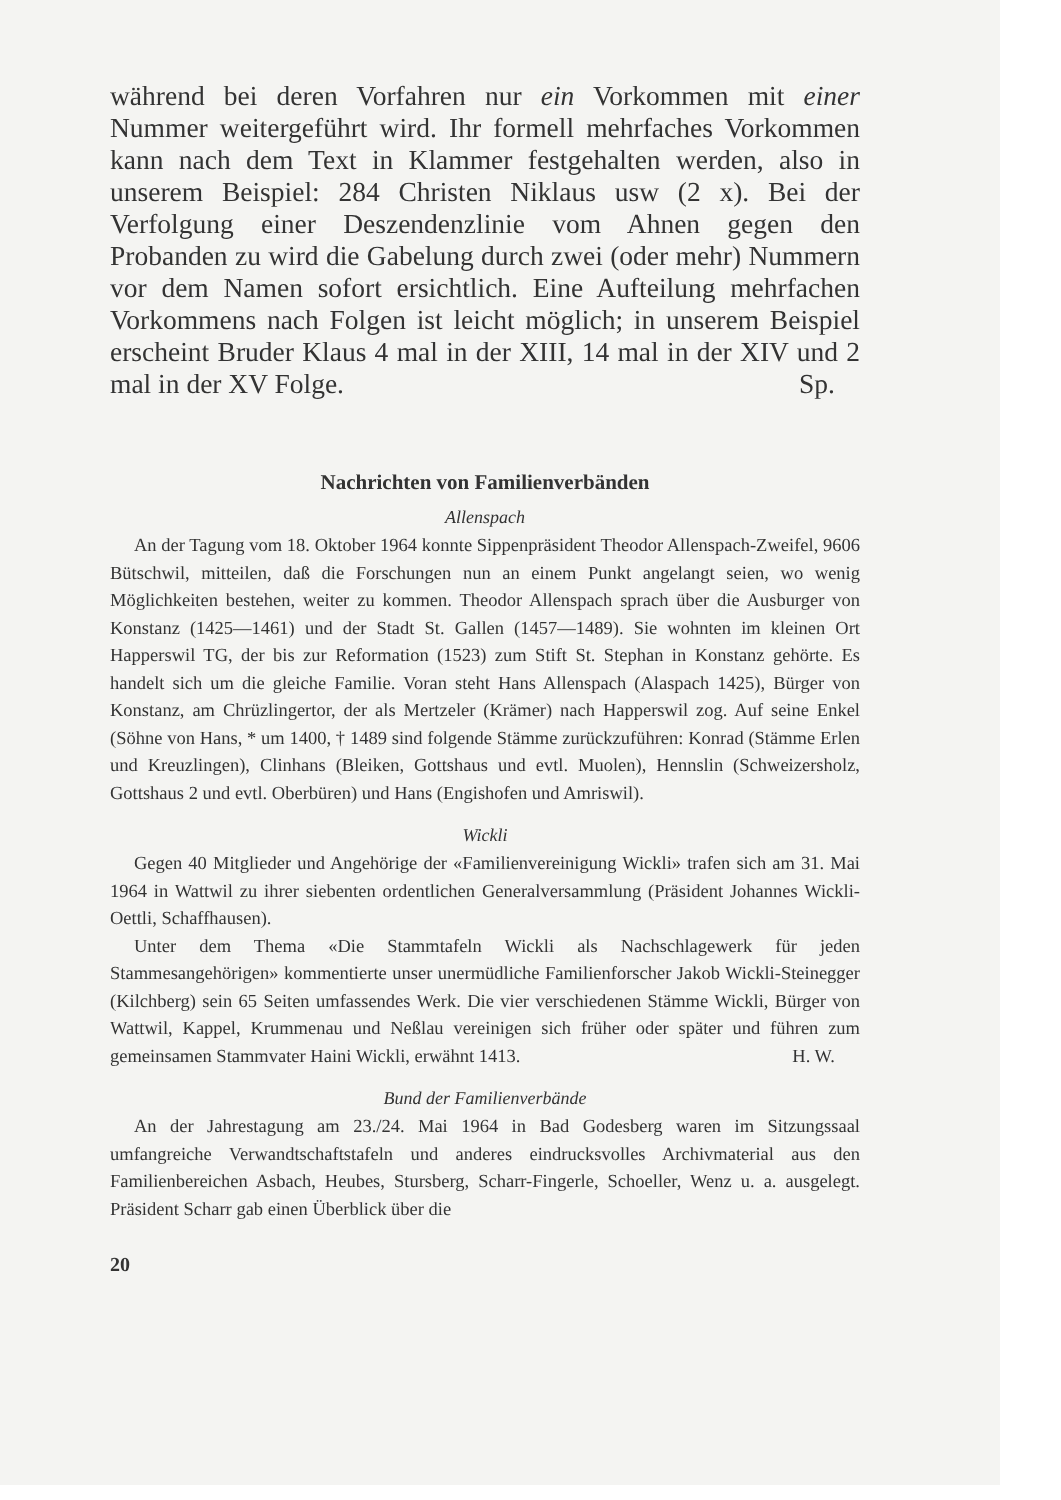während bei deren Vorfahren nur ein Vorkommen mit einer Nummer weitergeführt wird. Ihr formell mehrfaches Vorkommen kann nach dem Text in Klammer festgehalten werden, also in unserem Beispiel: 284 Christen Niklaus usw (2 x). Bei der Verfolgung einer Deszendenzlinie vom Ahnen gegen den Probanden zu wird die Gabelung durch zwei (oder mehr) Nummern vor dem Namen sofort ersichtlich. Eine Aufteilung mehrfachen Vorkommens nach Folgen ist leicht möglich; in unserem Beispiel erscheint Bruder Klaus 4 mal in der XIII, 14 mal in der XIV und 2 mal in der XV Folge. Sp.
Nachrichten von Familienverbänden
Allenspach
An der Tagung vom 18. Oktober 1964 konnte Sippenpräsident Theodor Allenspach-Zweifel, 9606 Bütschwil, mitteilen, daß die Forschungen nun an einem Punkt angelangt seien, wo wenig Möglichkeiten bestehen, weiter zu kommen. Theodor Allenspach sprach über die Ausburger von Konstanz (1425—1461) und der Stadt St. Gallen (1457—1489). Sie wohnten im kleinen Ort Happerswil TG, der bis zur Reformation (1523) zum Stift St. Stephan in Konstanz gehörte. Es handelt sich um die gleiche Familie. Voran steht Hans Allenspach (Alaspach 1425), Bürger von Konstanz, am Chrüzlingertor, der als Mertzeler (Krämer) nach Happerswil zog. Auf seine Enkel (Söhne von Hans, * um 1400, † 1489 sind folgende Stämme zurückzuführen: Konrad (Stämme Erlen und Kreuzlingen), Clinhans (Bleiken, Gottshaus und evtl. Muolen), Hennslin (Schweizersholz, Gottshaus 2 und evtl. Oberbüren) und Hans (Engishofen und Amriswil).
Wickli
Gegen 40 Mitglieder und Angehörige der «Familienvereinigung Wickli» trafen sich am 31. Mai 1964 in Wattwil zu ihrer siebenten ordentlichen Generalversammlung (Präsident Johannes Wickli-Oettli, Schaffhausen).
Unter dem Thema «Die Stammtafeln Wickli als Nachschlagewerk für jeden Stammesangehörigen» kommentierte unser unermüdliche Familienforscher Jakob Wickli-Steinegger (Kilchberg) sein 65 Seiten umfassendes Werk. Die vier verschiedenen Stämme Wickli, Bürger von Wattwil, Kappel, Krummenau und Neßlau vereinigen sich früher oder später und führen zum gemeinsamen Stammvater Haini Wickli, erwähnt 1413. H. W.
Bund der Familienverbände
An der Jahrestagung am 23./24. Mai 1964 in Bad Godesberg waren im Sitzungssaal umfangreiche Verwandtschaftstafeln und anderes eindrucksvolles Archivmaterial aus den Familienbereichen Asbach, Heubes, Stursberg, Scharr-Fingerle, Schoeller, Wenz u. a. ausgelegt. Präsident Scharr gab einen Überblick über die
20